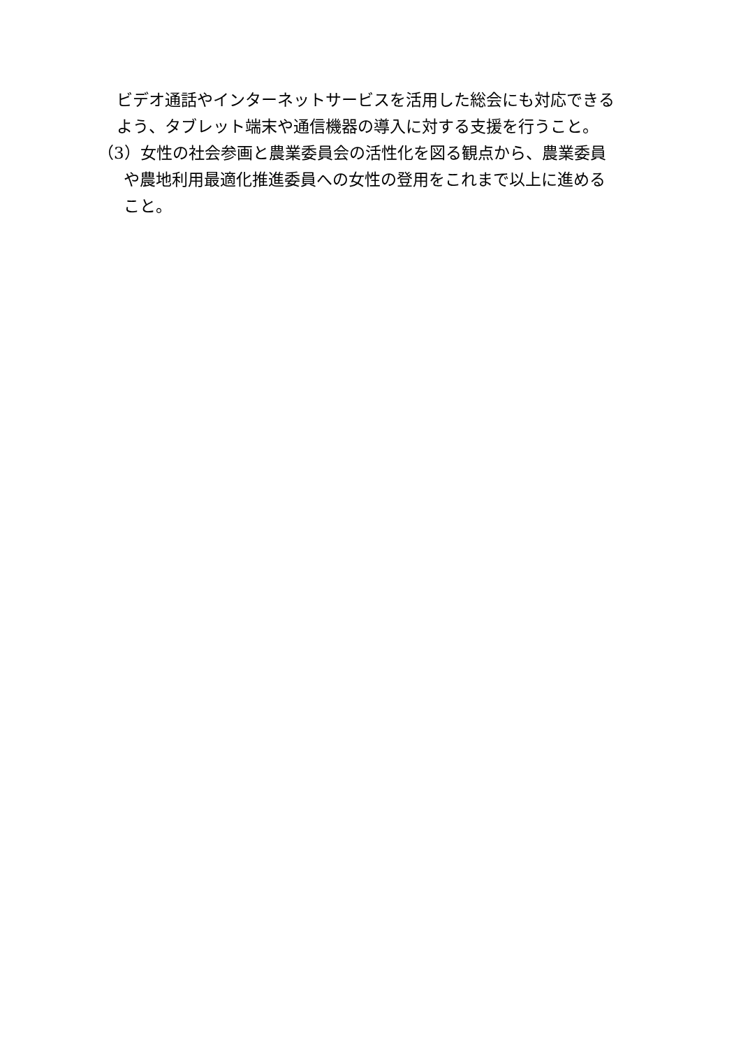ビデオ通話やインターネットサービスを活用した総会にも対応できる
よう、タブレット端末や通信機器の導入に対する支援を行うこと。
（3）女性の社会参画と農業委員会の活性化を図る観点から、農業委員
や農地利用最適化推進委員への女性の登用をこれまで以上に進める
こと。